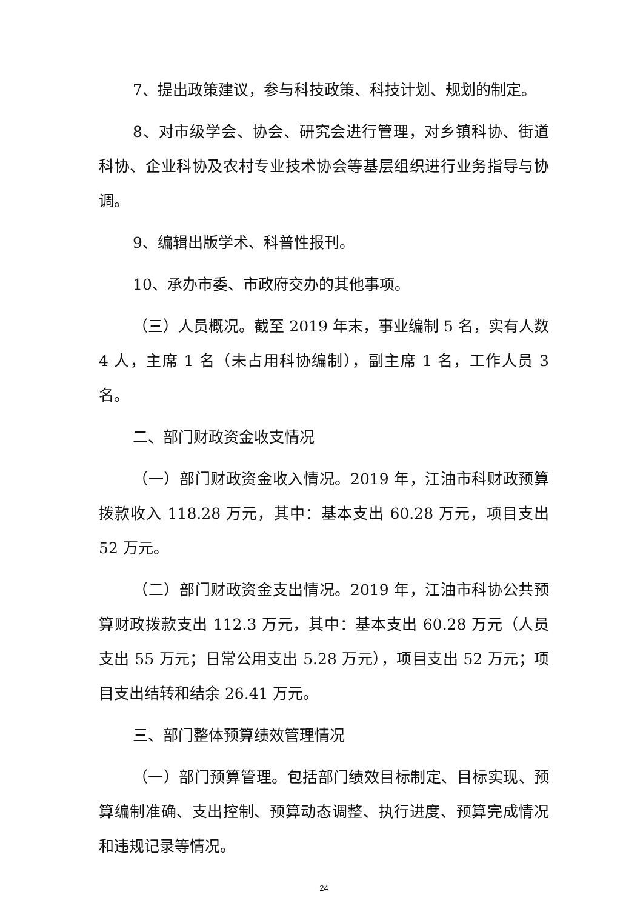7、提出政策建议，参与科技政策、科技计划、规划的制定。
8、对市级学会、协会、研究会进行管理，对乡镇科协、街道科协、企业科协及农村专业技术协会等基层组织进行业务指导与协调。
9、编辑出版学术、科普性报刊。
10、承办市委、市政府交办的其他事项。
（三）人员概况。截至 2019 年末，事业编制 5 名，实有人数 4 人，主席 1 名（未占用科协编制），副主席 1 名，工作人员 3 名。
二、部门财政资金收支情况
（一）部门财政资金收入情况。2019 年，江油市科财政预算拨款收入 118.28 万元，其中：基本支出 60.28 万元，项目支出 52 万元。
（二）部门财政资金支出情况。2019 年，江油市科协公共预算财政拨款支出 112.3 万元，其中：基本支出 60.28 万元（人员支出 55 万元；日常公用支出 5.28 万元），项目支出 52 万元；项目支出结转和结余 26.41 万元。
三、部门整体预算绩效管理情况
（一）部门预算管理。包括部门绩效目标制定、目标实现、预算编制准确、支出控制、预算动态调整、执行进度、预算完成情况和违规记录等情况。
24